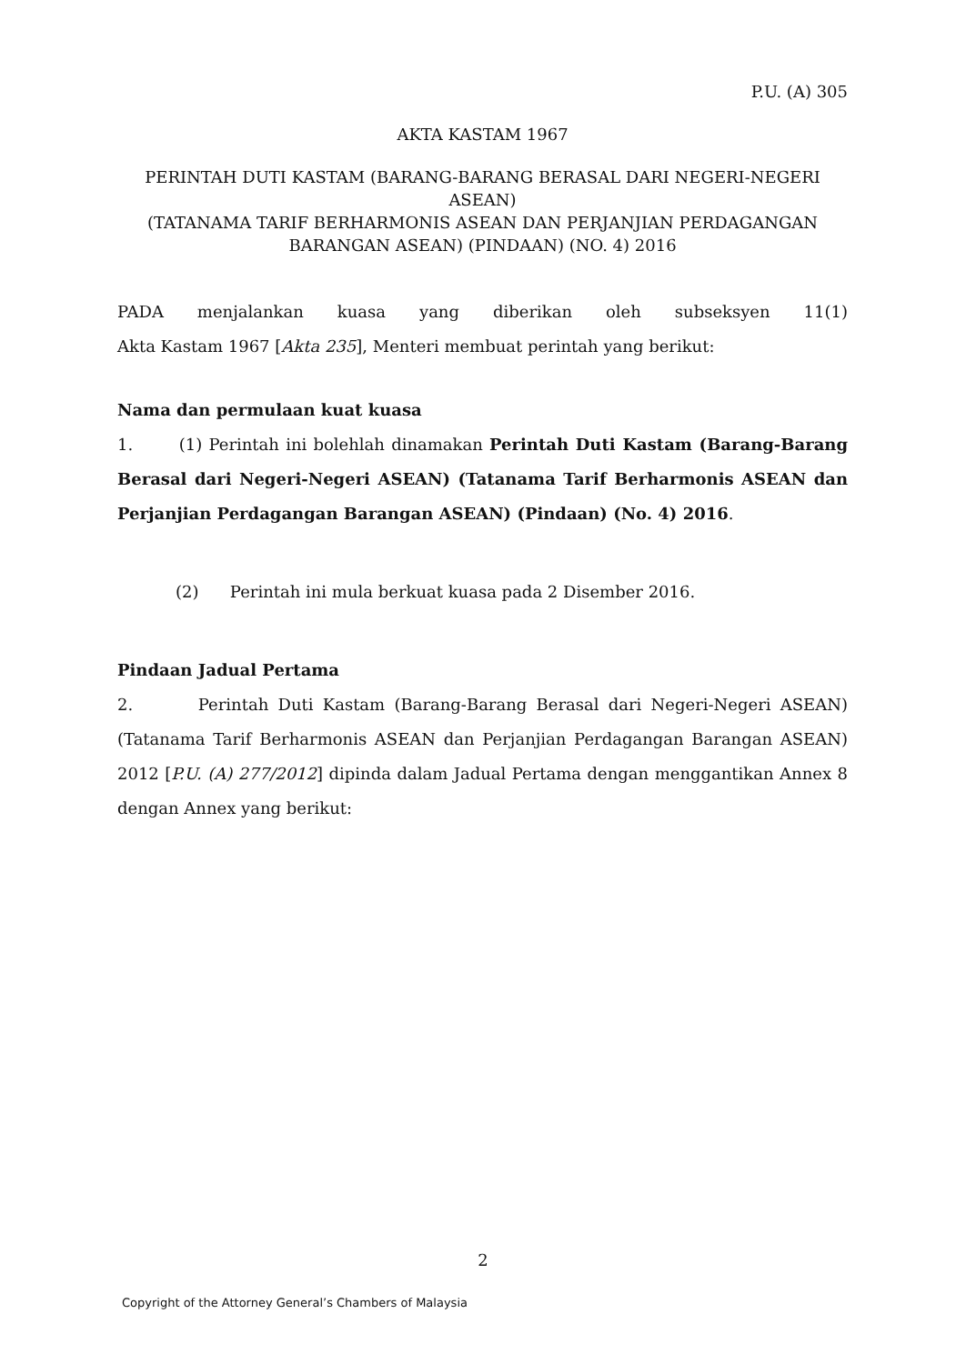P.U. (A) 305
AKTA KASTAM 1967
PERINTAH DUTI KASTAM (BARANG-BARANG BERASAL DARI NEGERI-NEGERI ASEAN)
(TATANAMA TARIF BERHARMONIS ASEAN DAN PERJANJIAN PERDAGANGAN
BARANGAN ASEAN) (PINDAAN) (NO. 4) 2016
PADA menjalankan kuasa yang diberikan oleh subseksyen 11(1)
Akta Kastam 1967 [Akta 235], Menteri membuat perintah yang berikut:
Nama dan permulaan kuat kuasa
1. (1) Perintah ini bolehlah dinamakan Perintah Duti Kastam (Barang-Barang Berasal dari Negeri-Negeri ASEAN) (Tatanama Tarif Berharmonis ASEAN dan Perjanjian Perdagangan Barangan ASEAN) (Pindaan) (No. 4) 2016.
(2) Perintah ini mula berkuat kuasa pada 2 Disember 2016.
Pindaan Jadual Pertama
2. Perintah Duti Kastam (Barang-Barang Berasal dari Negeri-Negeri ASEAN) (Tatanama Tarif Berharmonis ASEAN dan Perjanjian Perdagangan Barangan ASEAN) 2012 [P.U. (A) 277/2012] dipinda dalam Jadual Pertama dengan menggantikan Annex 8 dengan Annex yang berikut:
2
Copyright of the Attorney General’s Chambers of Malaysia